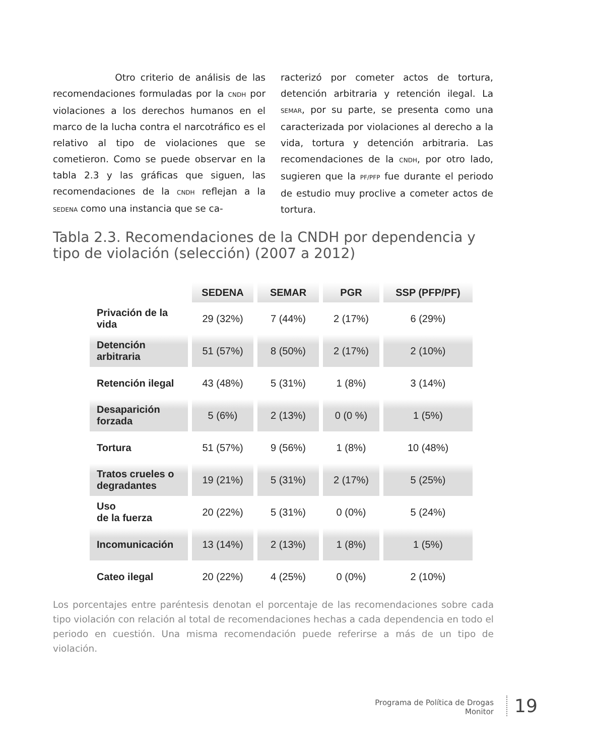Otro criterio de análisis de las recomendaciones formuladas por la CNDH por violaciones a los derechos humanos en el marco de la lucha contra el narcotráfico es el relativo al tipo de violaciones que se cometieron. Como se puede observar en la tabla 2.3 y las gráficas que siguen, las recomendaciones de la CNDH reflejan a la SEDENA como una instancia que se ca-
racterizó por cometer actos de tortura, detención arbitraria y retención ilegal. La SEMAR, por su parte, se presenta como una caracterizada por violaciones al derecho a la vida, tortura y detención arbitraria. Las recomendaciones de la CNDH, por otro lado, sugieren que la PF/PFP fue durante el periodo de estudio muy proclive a cometer actos de tortura.
Tabla 2.3. Recomendaciones de la CNDH por dependencia y
tipo de violación (selección) (2007 a 2012)
| | SEDENA | SEMAR | PGR | SSP (PFP/PF) |
| --- | --- | --- | --- | --- |
| Privación de la vida | 29 (32%) | 7 (44%) | 2 (17%) | 6 (29%) |
| Detención arbitraria | 51 (57%) | 8 (50%) | 2 (17%) | 2 (10%) |
| Retención ilegal | 43 (48%) | 5 (31%) | 1 (8%) | 3 (14%) |
| Desaparición forzada | 5 (6%) | 2 (13%) | 0 (0 %) | 1 (5%) |
| Tortura | 51 (57%) | 9 (56%) | 1 (8%) | 10 (48%) |
| Tratos crueles o degradantes | 19 (21%) | 5 (31%) | 2 (17%) | 5 (25%) |
| Uso de la fuerza | 20 (22%) | 5 (31%) | 0 (0%) | 5 (24%) |
| Incomunicación | 13 (14%) | 2 (13%) | 1 (8%) | 1 (5%) |
| Cateo ilegal | 20 (22%) | 4 (25%) | 0 (0%) | 2 (10%) |
Los porcentajes entre paréntesis denotan el porcentaje de las recomendaciones sobre cada tipo violación con relación al total de recomendaciones hechas a cada dependencia en todo el periodo en cuestión. Una misma recomendación puede referirse a más de un tipo de violación.
Programa de Política de Drogas
Monitor
19